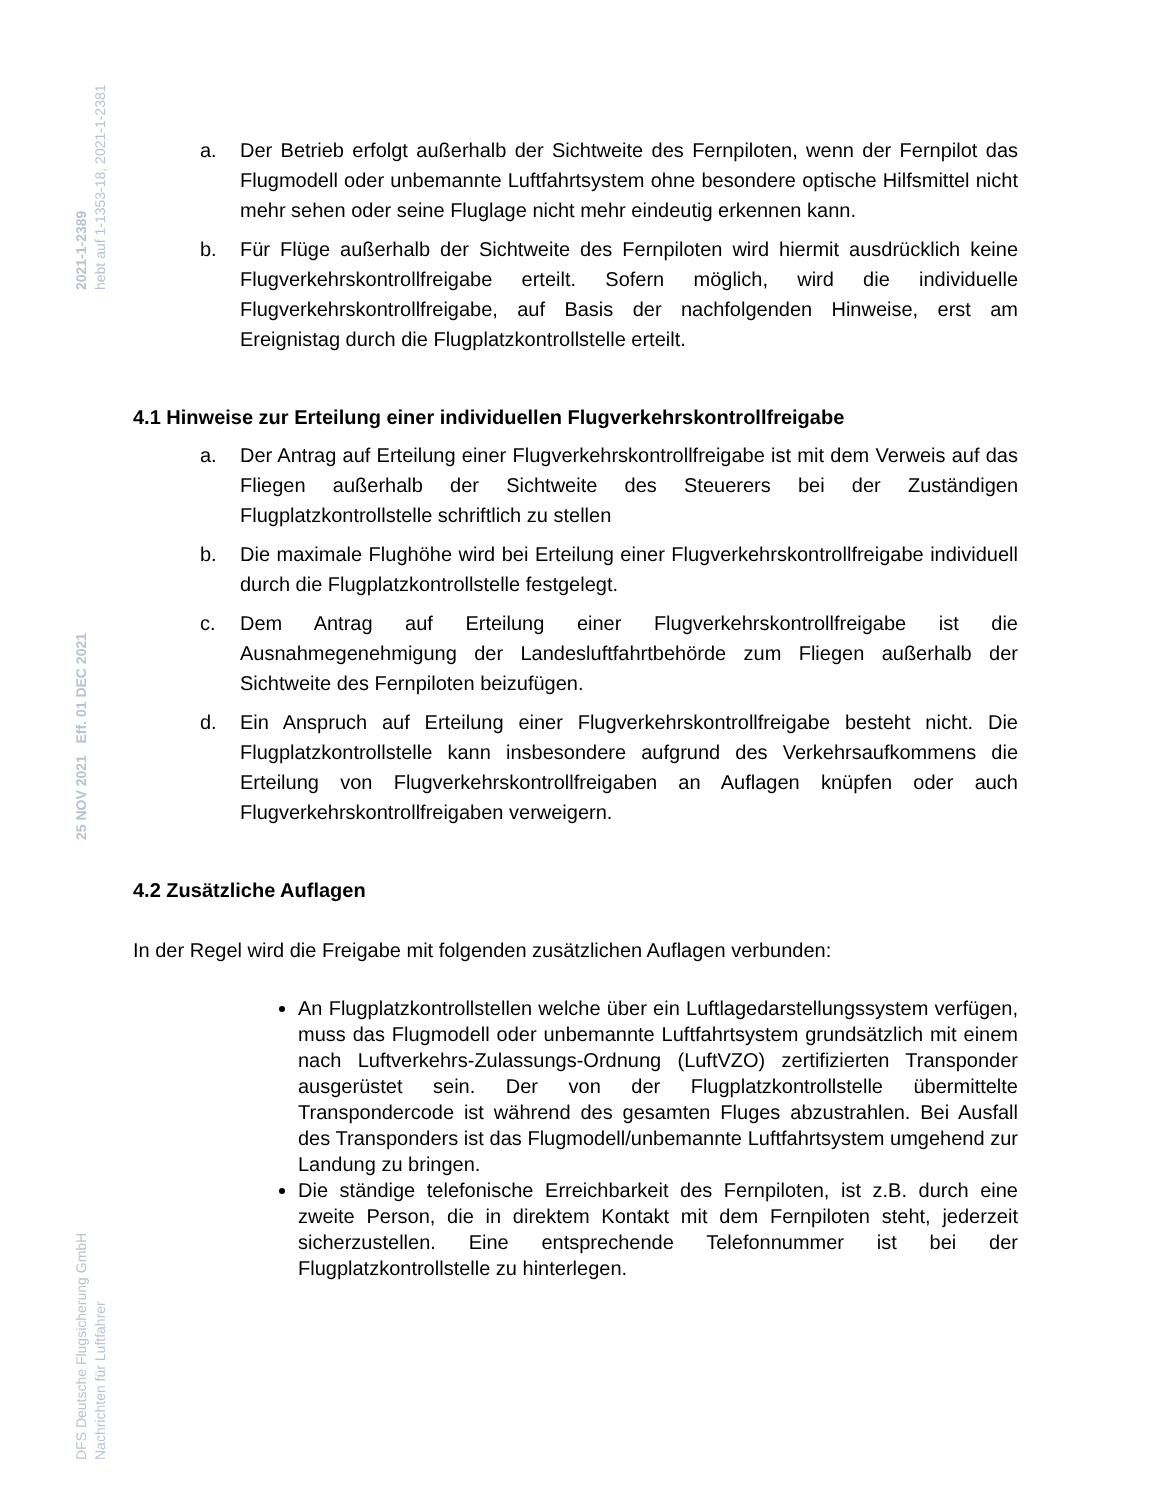2021-1-2389
hebt auf 1-1353-18, 2021-1-2381
25 NOV 2021 Eff. 01 DEC 2021
DFS Deutsche Flugsicherung GmbH
Nachrichten für Luftfahrer
a. Der Betrieb erfolgt außerhalb der Sichtweite des Fernpiloten, wenn der Fernpilot das Flugmodell oder unbemannte Luftfahrtsystem ohne besondere optische Hilfsmittel nicht mehr sehen oder seine Fluglage nicht mehr eindeutig erkennen kann.
b. Für Flüge außerhalb der Sichtweite des Fernpiloten wird hiermit ausdrücklich keine Flugverkehrskontrollfreigabe erteilt. Sofern möglich, wird die individuelle Flugverkehrskontrollfreigabe, auf Basis der nachfolgenden Hinweise, erst am Ereignistag durch die Flugplatzkontrollstelle erteilt.
4.1 Hinweise zur Erteilung einer individuellen Flugverkehrskontrollfreigabe
a. Der Antrag auf Erteilung einer Flugverkehrskontrollfreigabe ist mit dem Verweis auf das Fliegen außerhalb der Sichtweite des Steuerers bei der Zuständigen Flugplatzkontrollstelle schriftlich zu stellen
b. Die maximale Flughöhe wird bei Erteilung einer Flugverkehrskontrollfreigabe individuell durch die Flugplatzkontrollstelle festgelegt.
c. Dem Antrag auf Erteilung einer Flugverkehrskontrollfreigabe ist die Ausnahmegenehmigung der Landesluftfahrtbehörde zum Fliegen außerhalb der Sichtweite des Fernpiloten beizufügen.
d. Ein Anspruch auf Erteilung einer Flugverkehrskontrollfreigabe besteht nicht. Die Flugplatzkontrollstelle kann insbesondere aufgrund des Verkehrsaufkommens die Erteilung von Flugverkehrskontrollfreigaben an Auflagen knüpfen oder auch Flugverkehrskontrollfreigaben verweigern.
4.2 Zusätzliche Auflagen
In der Regel wird die Freigabe mit folgenden zusätzlichen Auflagen verbunden:
An Flugplatzkontrollstellen welche über ein Luftlagedarstellungssystem verfügen, muss das Flugmodell oder unbemannte Luftfahrtsystem grundsätzlich mit einem nach Luftverkehrs-Zulassungs-Ordnung (LuftVZO) zertifizierten Transponder ausgerüstet sein. Der von der Flugplatzkontrollstelle übermittelte Transpondercode ist während des gesamten Fluges abzustrahlen. Bei Ausfall des Transponders ist das Flugmodell/unbemannte Luftfahrtsystem umgehend zur Landung zu bringen.
Die ständige telefonische Erreichbarkeit des Fernpiloten, ist z.B. durch eine zweite Person, die in direktem Kontakt mit dem Fernpiloten steht, jederzeit sicherzustellen. Eine entsprechende Telefonnummer ist bei der Flugplatzkontrollstelle zu hinterlegen.